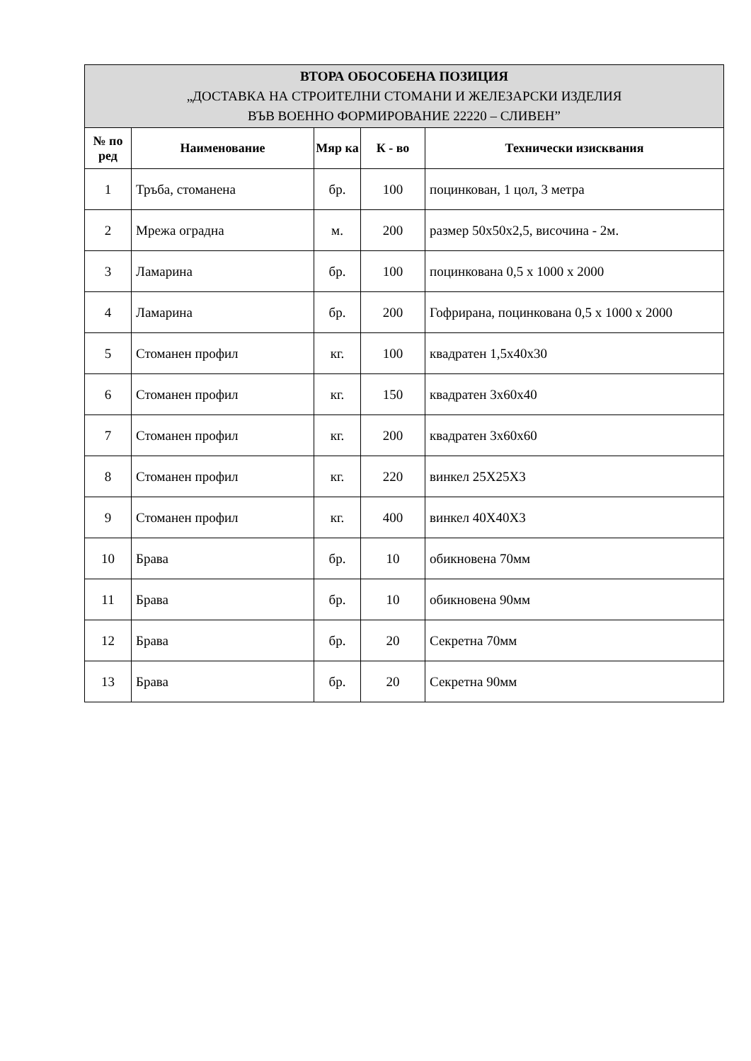| ВТОРА ОБОСОБЕНА ПОЗИЦИЯ „ДОСТАВКА НА СТРОИТЕЛНИ СТОМАНИ И ЖЕЛЕЗАРСКИ ИЗДЕЛИЯ ВЪВ ВОЕННО ФОРМИРОВАНИЕ 22220 – СЛИВЕН” | | | | |
| --- | --- | --- | --- | --- |
| № по ред | Наименование | Мяр ка | К - во | Технически изисквания |
| 1 | Тръба, стоманена | бр. | 100 | поцинкован, 1 цол, 3 метра |
| 2 | Мрежа оградна | м. | 200 | размер 50х50х2,5, височина - 2м. |
| 3 | Ламарина | бр. | 100 | поцинкована 0,5 х 1000 х 2000 |
| 4 | Ламарина | бр. | 200 | Гофрирана, поцинкована 0,5 х 1000 х 2000 |
| 5 | Стоманен профил | кг. | 100 | квадратен 1,5х40х30 |
| 6 | Стоманен профил | кг. | 150 | квадратен 3х60х40 |
| 7 | Стоманен профил | кг. | 200 | квадратен 3х60х60 |
| 8 | Стоманен профил | кг. | 220 | винкел 25Х25Х3 |
| 9 | Стоманен профил | кг. | 400 | винкел 40Х40Х3 |
| 10 | Брава | бр. | 10 | обикновена 70мм |
| 11 | Брава | бр. | 10 | обикновена 90мм |
| 12 | Брава | бр. | 20 | Секретна 70мм |
| 13 | Брава | бр. | 20 | Секретна 90мм |